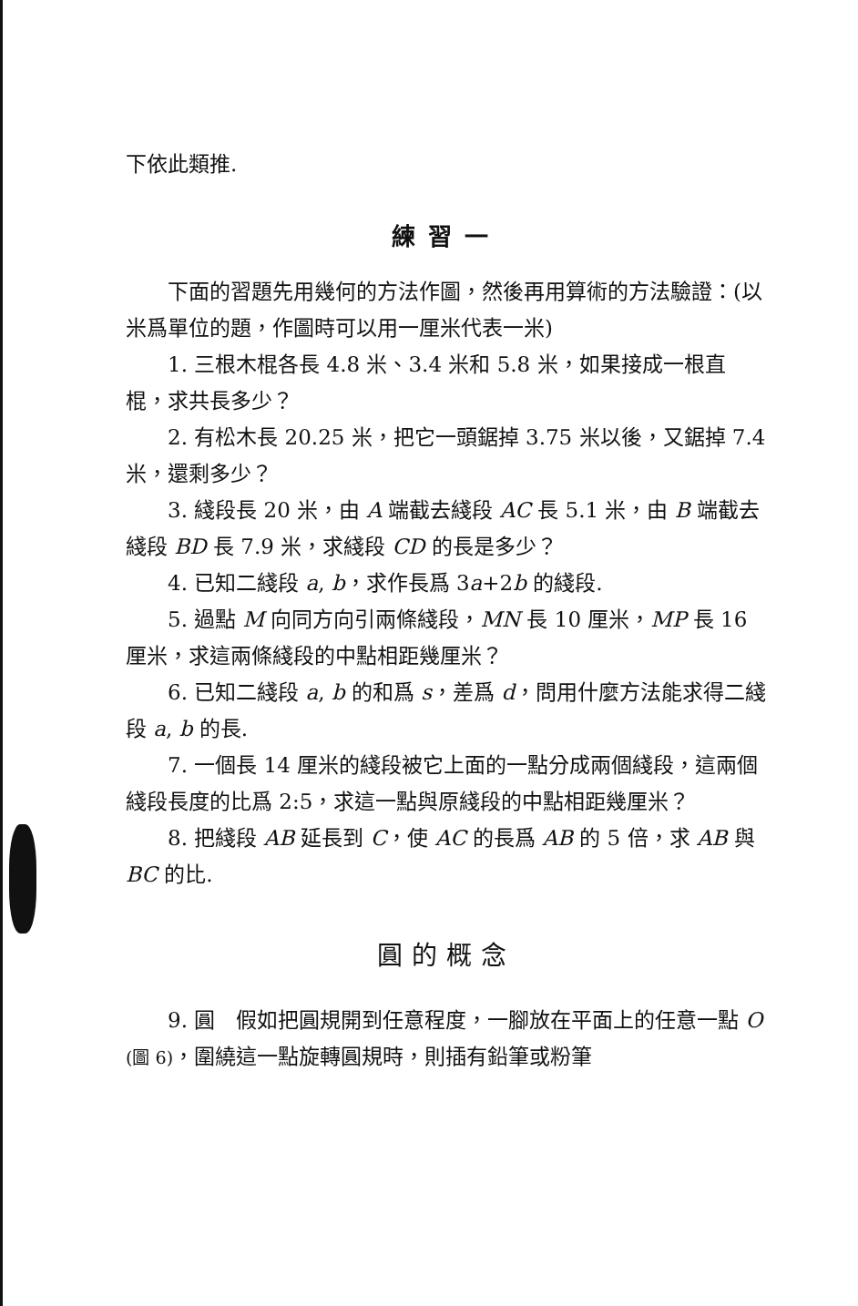下依此類推.
練習一
下面的習題先用幾何的方法作圖，然後再用算術的方法驗證：(以米爲單位的題，作圖時可以用一厘米代表一米)
1. 三根木棍各長 4.8 米、3.4 米和 5.8 米，如果接成一根直棍，求共長多少？
2. 有松木長 20.25 米，把它一頭鋸掉 3.75 米以後，又鋸掉 7.4 米，還剩多少？
3. 綫段長 20 米，由 A 端截去綫段 AC 長 5.1 米，由 B 端截去綫段 BD 長 7.9 米，求綫段 CD 的長是多少？
4. 已知二綫段 a, b，求作長爲 3a+2b 的綫段.
5. 過點 M 向同方向引兩條綫段，MN 長 10 厘米，MP 長 16 厘米，求這兩條綫段的中點相距幾厘米？
6. 已知二綫段 a, b 的和爲 s，差爲 d，問用什麼方法能求得二綫段 a, b 的長.
7. 一個長 14 厘米的綫段被它上面的一點分成兩個綫段，這兩個綫段長度的比爲 2:5，求這一點與原綫段的中點相距幾厘米？
8. 把綫段 AB 延長到 C，使 AC 的長爲 AB 的 5 倍，求 AB 與 BC 的比.
圓的概念
9. 圓　假如把圓規開到任意程度，一腳放在平面上的任意一點 O (圖 6)，圍繞這一點旋轉圓規時，則插有鉛筆或粉筆